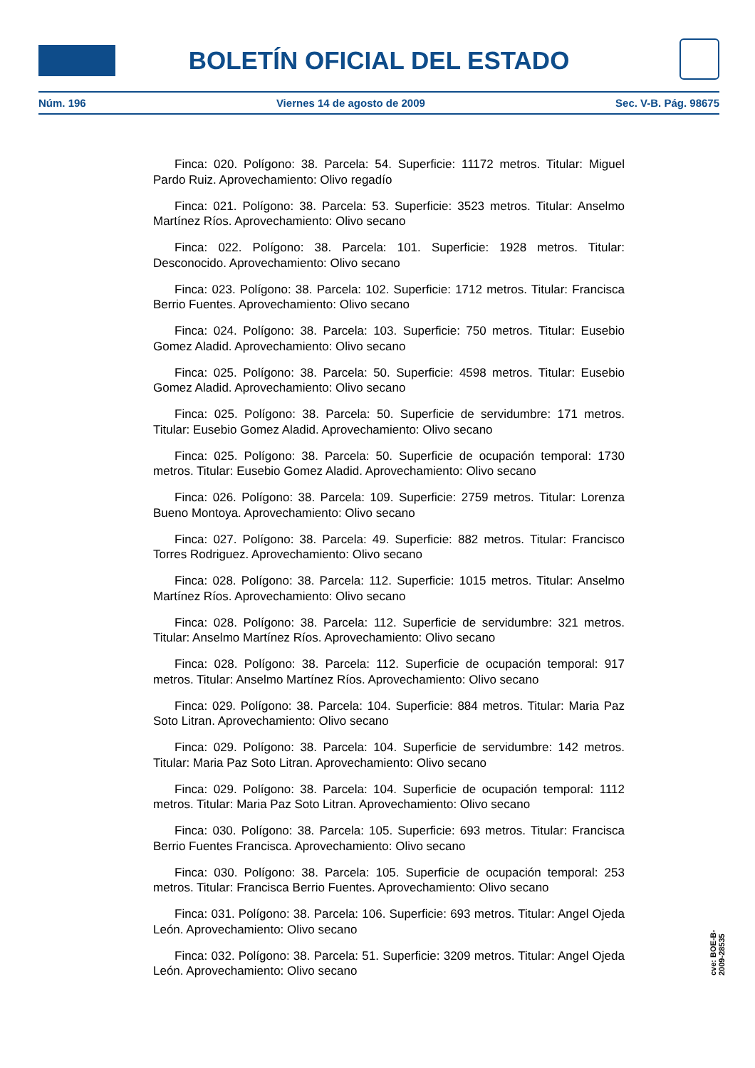BOLETÍN OFICIAL DEL ESTADO
Núm. 196 Viernes 14 de agosto de 2009 Sec. V-B. Pág. 98675
Finca: 020. Polígono: 38. Parcela: 54. Superficie: 11172 metros. Titular: Miguel Pardo Ruiz. Aprovechamiento: Olivo regadío
Finca: 021. Polígono: 38. Parcela: 53. Superficie: 3523 metros. Titular: Anselmo Martínez Ríos. Aprovechamiento: Olivo secano
Finca: 022. Polígono: 38. Parcela: 101. Superficie: 1928 metros. Titular: Desconocido. Aprovechamiento: Olivo secano
Finca: 023. Polígono: 38. Parcela: 102. Superficie: 1712 metros. Titular: Francisca Berrio Fuentes. Aprovechamiento: Olivo secano
Finca: 024. Polígono: 38. Parcela: 103. Superficie: 750 metros. Titular: Eusebio Gomez Aladid. Aprovechamiento: Olivo secano
Finca: 025. Polígono: 38. Parcela: 50. Superficie: 4598 metros. Titular: Eusebio Gomez Aladid. Aprovechamiento: Olivo secano
Finca: 025. Polígono: 38. Parcela: 50. Superficie de servidumbre: 171 metros. Titular: Eusebio Gomez Aladid. Aprovechamiento: Olivo secano
Finca: 025. Polígono: 38. Parcela: 50. Superficie de ocupación temporal: 1730 metros. Titular: Eusebio Gomez Aladid. Aprovechamiento: Olivo secano
Finca: 026. Polígono: 38. Parcela: 109. Superficie: 2759 metros. Titular: Lorenza Bueno Montoya. Aprovechamiento: Olivo secano
Finca: 027. Polígono: 38. Parcela: 49. Superficie: 882 metros. Titular: Francisco Torres Rodriguez. Aprovechamiento: Olivo secano
Finca: 028. Polígono: 38. Parcela: 112. Superficie: 1015 metros. Titular: Anselmo Martínez Ríos. Aprovechamiento: Olivo secano
Finca: 028. Polígono: 38. Parcela: 112. Superficie de servidumbre: 321 metros. Titular: Anselmo Martínez Ríos. Aprovechamiento: Olivo secano
Finca: 028. Polígono: 38. Parcela: 112. Superficie de ocupación temporal: 917 metros. Titular: Anselmo Martínez Ríos. Aprovechamiento: Olivo secano
Finca: 029. Polígono: 38. Parcela: 104. Superficie: 884 metros. Titular: Maria Paz Soto Litran. Aprovechamiento: Olivo secano
Finca: 029. Polígono: 38. Parcela: 104. Superficie de servidumbre: 142 metros. Titular: Maria Paz Soto Litran. Aprovechamiento: Olivo secano
Finca: 029. Polígono: 38. Parcela: 104. Superficie de ocupación temporal: 1112 metros. Titular: Maria Paz Soto Litran. Aprovechamiento: Olivo secano
Finca: 030. Polígono: 38. Parcela: 105. Superficie: 693 metros. Titular: Francisca Berrio Fuentes Francisca. Aprovechamiento: Olivo secano
Finca: 030. Polígono: 38. Parcela: 105. Superficie de ocupación temporal: 253 metros. Titular: Francisca Berrio Fuentes. Aprovechamiento: Olivo secano
Finca: 031. Polígono: 38. Parcela: 106. Superficie: 693 metros. Titular: Angel Ojeda León. Aprovechamiento: Olivo secano
Finca: 032. Polígono: 38. Parcela: 51. Superficie: 3209 metros. Titular: Angel Ojeda León. Aprovechamiento: Olivo secano
cve: BOE-B-2009-28535